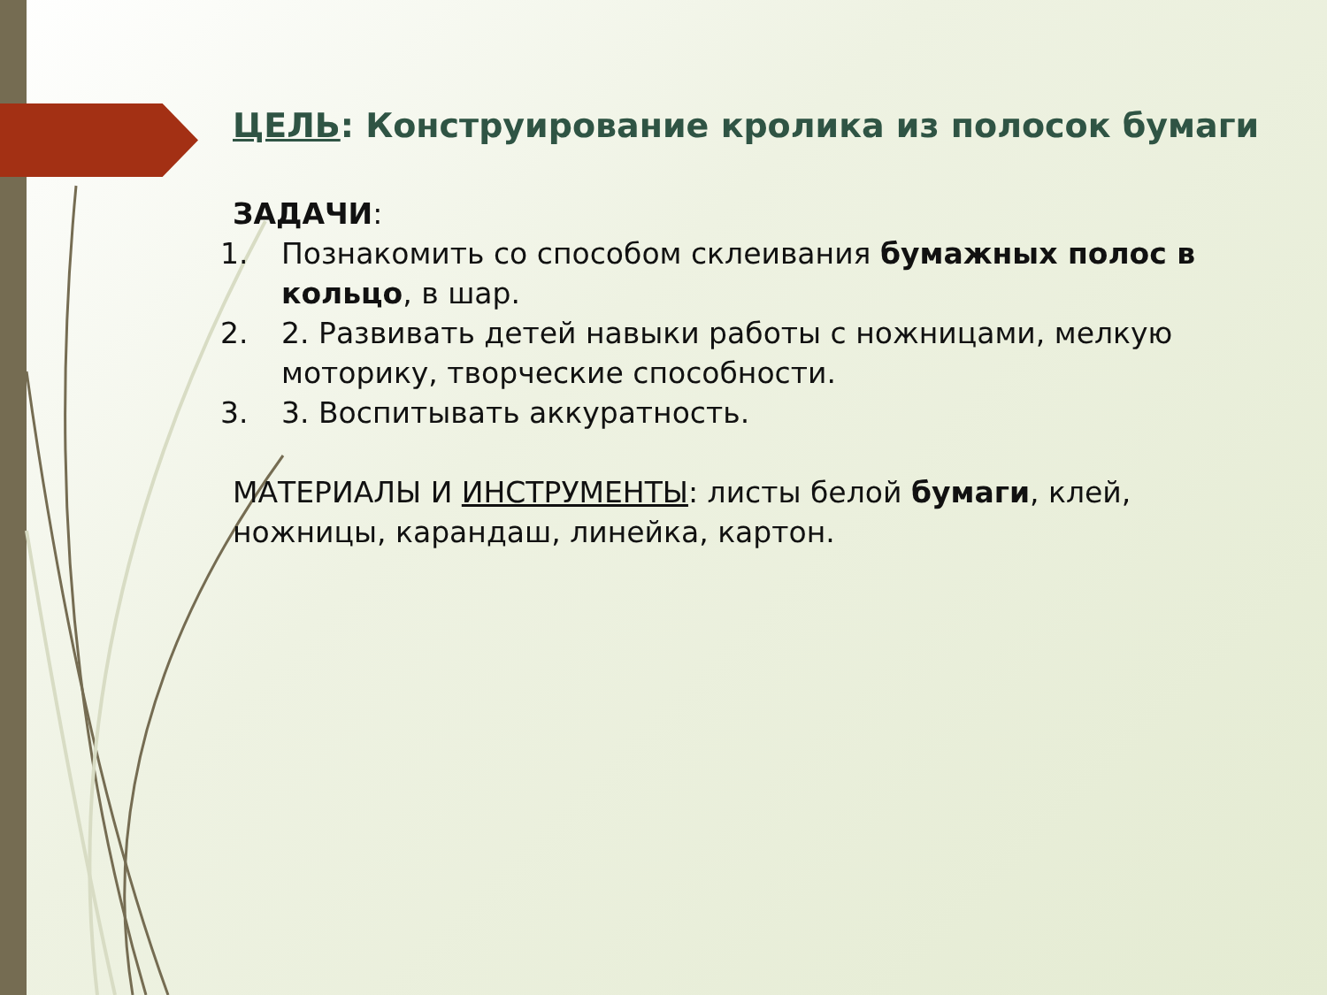ЦЕЛЬ: Конструирование кролика из полосок бумаги
ЗАДАЧИ:
1. Познакомить со способом склеивания бумажных полос в кольцо, в шар.
2. 2. Развивать детей навыки работы с ножницами, мелкую моторику, творческие способности.
3. 3. Воспитывать аккуратность.
МАТЕРИАЛЫ И ИНСТРУМЕНТЫ: листы белой бумаги, клей, ножницы, карандаш, линейка, картон.